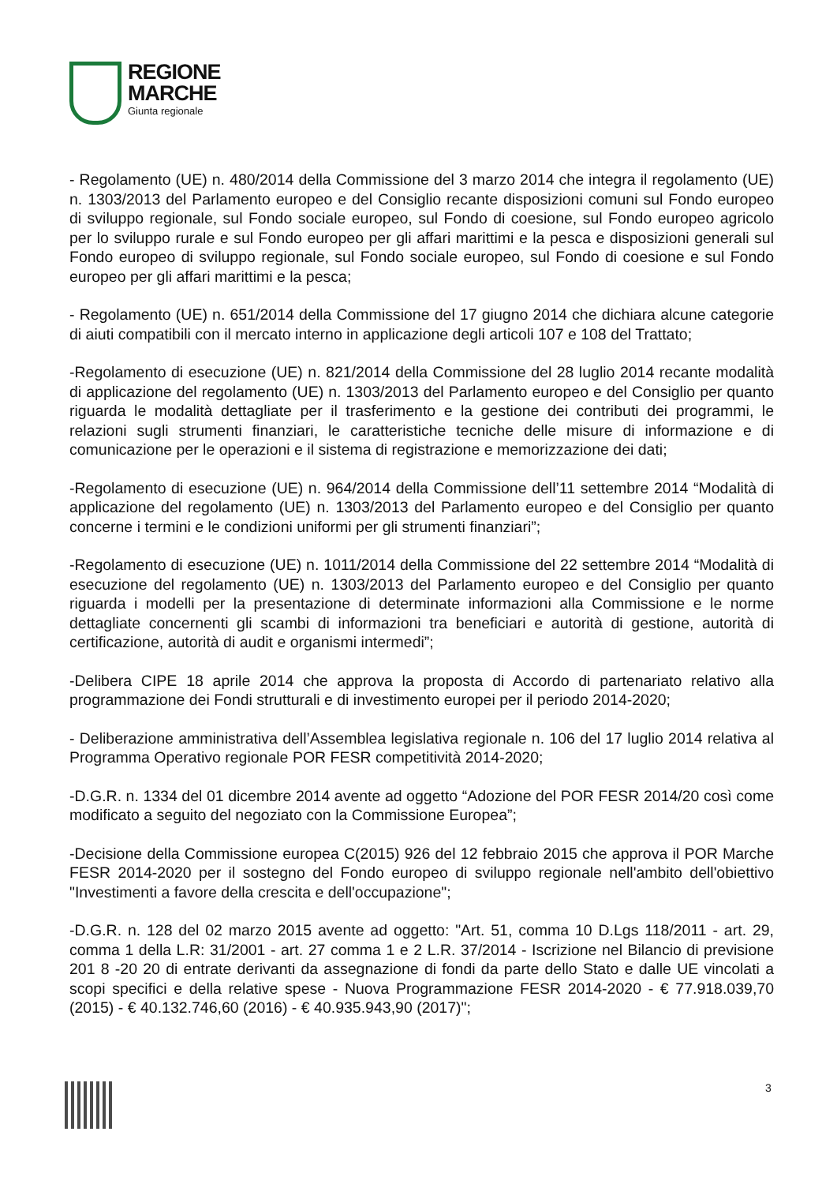REGIONE
MARCHE
Giunta regionale
- Regolamento (UE) n. 480/2014 della Commissione del 3 marzo 2014 che integra il regolamento (UE) n. 1303/2013 del Parlamento europeo e del Consiglio recante disposizioni comuni sul Fondo europeo di sviluppo regionale, sul Fondo sociale europeo, sul Fondo di coesione, sul Fondo europeo agricolo per lo sviluppo rurale e sul Fondo europeo per gli affari marittimi e la pesca e disposizioni generali sul Fondo europeo di sviluppo regionale, sul Fondo sociale europeo, sul Fondo di coesione e sul Fondo europeo per gli affari marittimi e la pesca;
- Regolamento (UE) n. 651/2014 della Commissione del 17 giugno 2014 che dichiara alcune categorie di aiuti compatibili con il mercato interno in applicazione degli articoli 107 e 108 del Trattato;
-Regolamento di esecuzione (UE) n. 821/2014 della Commissione del 28 luglio 2014 recante modalità di applicazione del regolamento (UE) n. 1303/2013 del Parlamento europeo e del Consiglio per quanto riguarda le modalità dettagliate per il trasferimento e la gestione dei contributi dei programmi, le relazioni sugli strumenti finanziari, le caratteristiche tecniche delle misure di informazione e di comunicazione per le operazioni e il sistema di registrazione e memorizzazione dei dati;
-Regolamento di esecuzione (UE) n. 964/2014 della Commissione dell’11 settembre 2014 “Modalità di applicazione del regolamento (UE) n. 1303/2013 del Parlamento europeo e del Consiglio per quanto concerne i termini e le condizioni uniformi per gli strumenti finanziari”;
-Regolamento di esecuzione (UE) n. 1011/2014 della Commissione del 22 settembre 2014 “Modalità di esecuzione del regolamento (UE) n. 1303/2013 del Parlamento europeo e del Consiglio per quanto riguarda i modelli per la presentazione di determinate informazioni alla Commissione e le norme dettagliate concernenti gli scambi di informazioni tra beneficiari e autorità di gestione, autorità di certificazione, autorità di audit e organismi intermedi”;
-Delibera CIPE 18 aprile 2014 che approva la proposta di Accordo di partenariato relativo alla programmazione dei Fondi strutturali e di investimento europei per il periodo 2014-2020;
- Deliberazione amministrativa dell’Assemblea legislativa regionale n. 106 del 17 luglio 2014 relativa al Programma Operativo regionale POR FESR competitività 2014-2020;
-D.G.R. n. 1334 del 01 dicembre 2014 avente ad oggetto “Adozione del POR FESR 2014/20 così come modificato a seguito del negoziato con la Commissione Europea”;
-Decisione della Commissione europea C(2015) 926 del 12 febbraio 2015 che approva il POR Marche FESR 2014-2020 per il sostegno del Fondo europeo di sviluppo regionale nell'ambito dell'obiettivo "Investimenti a favore della crescita e dell'occupazione";
-D.G.R. n. 128 del 02 marzo 2015 avente ad oggetto: "Art. 51, comma 10 D.Lgs 118/2011 - art. 29, comma 1 della L.R: 31/2001 - art. 27 comma 1 e 2 L.R. 37/2014 - Iscrizione nel Bilancio di previsione 201 8 -20 20 di entrate derivanti da assegnazione di fondi da parte dello Stato e dalle UE vincolati a scopi specifici e della relative spese - Nuova Programmazione FESR 2014-2020 - € 77.918.039,70 (2015) - € 40.132.746,60 (2016) - € 40.935.943,90 (2017)";
3